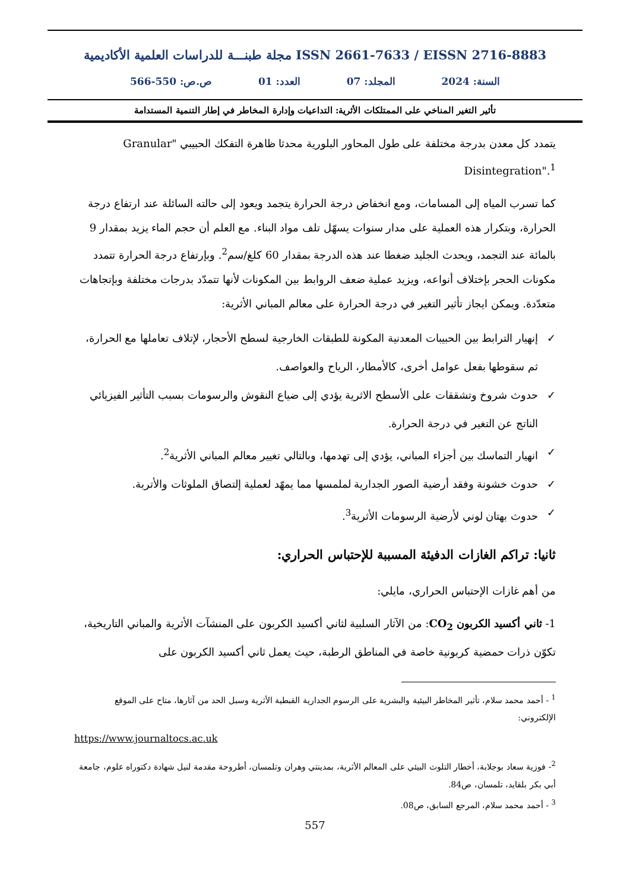مجلة طبنـــة للدراسات العلمية الأكاديمية ISSN 2661-7633 / EISSN 2716-8883
السنة: 2024 المجلد: 07 العدد: 01 ص.ص: 550-566
تأثير التغير المناخي على الممتلكات الأثرية: التداعيات وإدارة المخاطر في إطار التنمية المستدامة
يتمدد كل معدن بدرجة مختلفة على طول المحاور البلورية محدثا ظاهرة التفكك الحبيبي "Granular Disintegration".<sup>1</sup>
كما تسرب المياه إلى المسامات، ومع انخفاض درجة الحرارة يتجمد ويعود إلى حالته السائلة عند ارتفاع درجة الحرارة، وبتكرار هذه العملية على مدار سنوات يسهّل تلف مواد البناء. مع العلم أن حجم الماء يزيد بمقدار 9 بالمائة عند التجمد، ويحدث الجليد ضغطا عند هذه الدرجة بمقدار 60 كلغ/سم<sup>2</sup>. وبإرتفاع درجة الحرارة تتمدد مكونات الحجر بإختلاف أنواعه، ويزيد عملية ضعف الروابط بين المكونات لأنها تتمدّد بدرجات مختلفة وبإتجاهات متعدّدة. ويمكن ايجاز تأثير التغير في درجة الحرارة على معالم المباني الأثرية:
✓ إنهيار الترابط بين الحبيبات المعدنية المكونة للطبقات الخارجية لسطح الأحجار، لإتلاف تعاملها مع الحرارة، ثم سقوطها بفعل عوامل أخرى، كالأمطار، الرياح والعواصف.
✓ حدوث شروخ وتشققات على الأسطح الاثرية يؤدي إلى ضياع النقوش والرسومات بسبب التأثير الفيزيائي الناتج عن التغير في درجة الحرارة.
✓ انهيار التماسك بين أجزاء المباني، يؤدي إلى تهدمها، وبالتالي تغيير معالم المباني الأثرية<sup>2</sup>.
✓ حدوث خشونة وفقد أرضية الصور الجدارية لملمسها مما يمهّد لعملية إلتصاق الملوثات والأتربة.
✓ حدوث بهتان لوني لأرضية الرسومات الأثرية<sup>3</sup>.
ثانيا: تراكم الغازات الدفيئة المسببة للإحتباس الحراري:
من أهم غازات الإحتباس الحراري، مايلي:
1- ثاني أكسيد الكربون CO<sub>2</sub>: من الآثار السلبية لثاني أكسيد الكربون على المنشآت الأثرية والمباني التاريخية، تكوّن ذرات حمضية كربونية خاصة في المناطق الرطبة، حيث يعمل ثاني أكسيد الكربون على
<sup>1</sup> - أحمد محمد سلام، تأثير المخاطر البيئية والبشرية على الرسوم الجدارية القبطية الأثرية وسبل الحد من آثارها، متاح على الموقع الإلكتروني:
https://www.journaltocs.ac.uk
<sup>2</sup>- فوزية سعاد بوجلابة، أخطار التلوث البيئي على المعالم الأثرية، بمدينتي وهران وتلمسان، أطروحة مقدمة لنيل شهادة دكتوراه علوم، جامعة أبي بكر بلقايد، تلمسان، ص84.
<sup>3</sup> - أحمد محمد سلام، المرجع السابق، ص08.
557